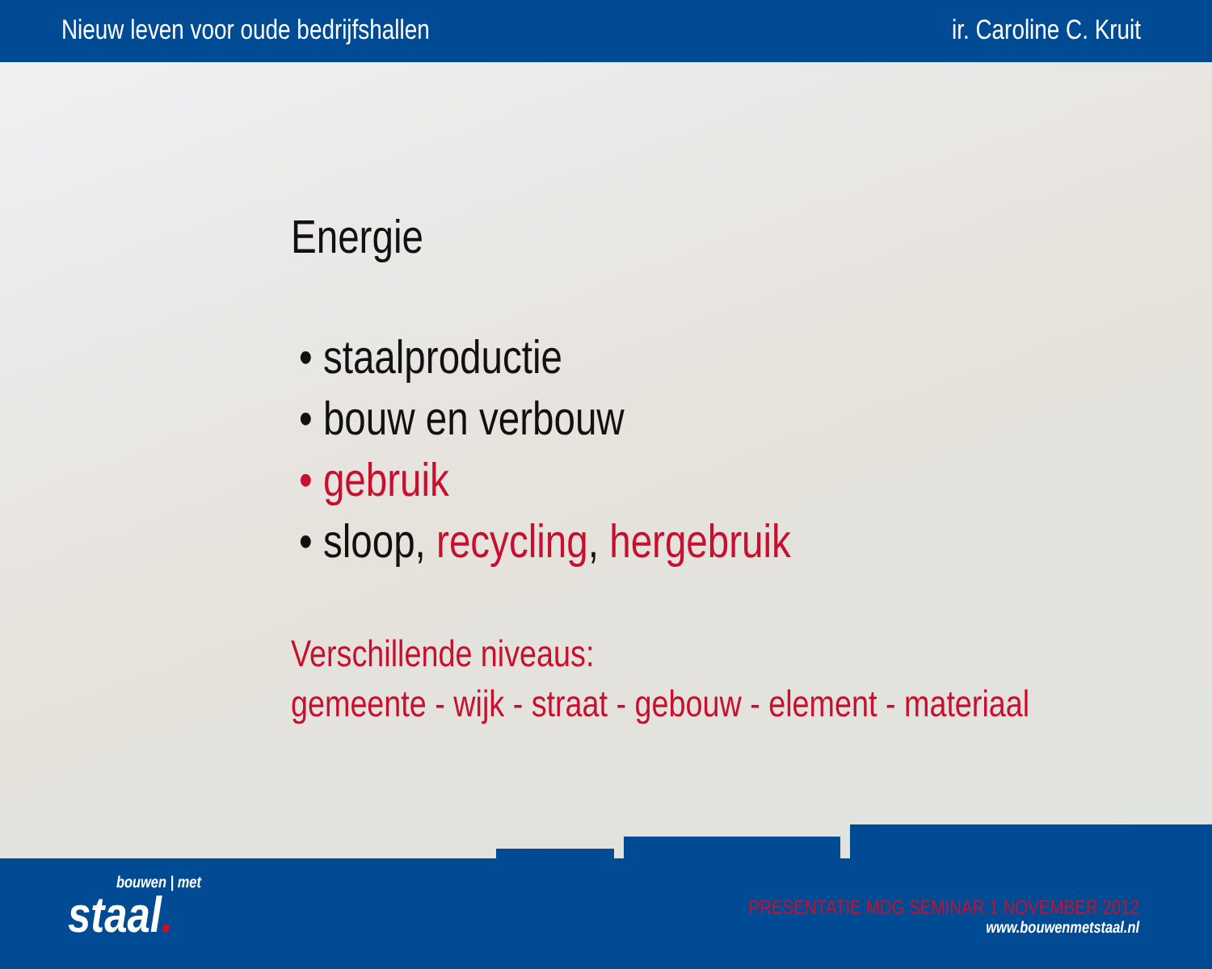Nieuw leven voor oude bedrijfshallen ir. Caroline C. Kruit
Energie
• staalproductie
• bouw en verbouw
• gebruik
• sloop, recycling, hergebruik
Verschillende niveaus:
gemeente - wijk - straat - gebouw - element - materiaal
bouwen | met
staal.
PRESENTATIE MDG SEMINAR 1 NOVEMBER 2012
www.bouwenmetstaal.nl